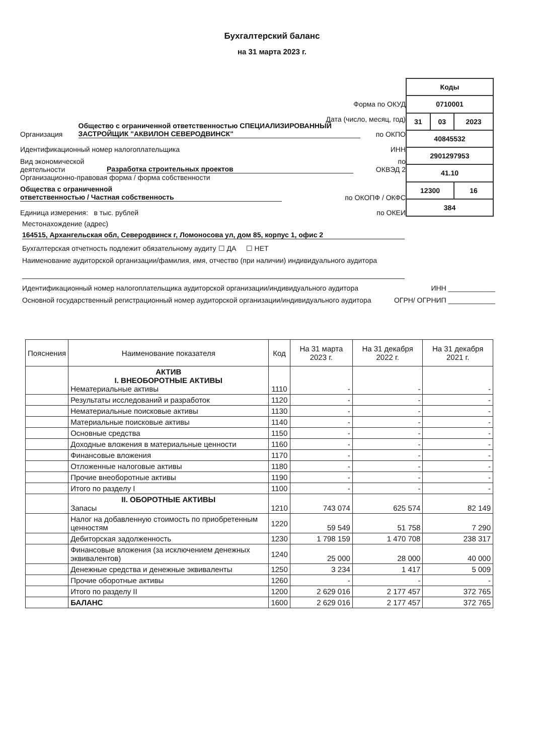Бухгалтерский баланс
на 31 марта 2023 г.
Форма по ОКУД
Дата (число, месяц, год)
Организация Общество с ограниченной ответственностью СПЕЦИАЛИЗИРОВАННЫЙ ЗАСТРОЙЩИК "АКВИЛОН СЕВЕРОДВИНСК" по ОКПО
Идентификационный номер налогоплательщика ИНН
Вид экономической
деятельности Разработка строительных проектов по
ОКВЭД 2
Организационно-правовая форма / форма собственности
Общества с ограниченной
ответственностью / Частная собственность по ОКОПФ / ОКФС
Единица измерения: в тыс. рублей по ОКЕИ
| Коды | | |
| 0710001 | | |
| 31 | 03 | 2023 |
| 40845532 | | |
| 2901297953 | | |
| 41.10 | | |
| 12300 | | 16 |
| 384 | | |
Местонахождение (адрес)
164515, Архангельская обл, Северодвинск г, Ломоносова ул, дом 85, корпус 1, офис 2
Бухгалтерская отчетность подлежит обязательному аудиту ☐ ДА ☐ НЕТ
Наименование аудиторской организации/фамилия, имя, отчество (при наличии) индивидуального аудитора
Идентификационный номер налогоплательщика аудиторской организации/индивидуального аудитора ИНН ____________
Основной государственный регистрационный номер аудиторской организации/индивидуального аудитора ОГРН/ ОГРНИП ____________
| Пояснения | Наименование показателя | Код | На 31 марта 2023 г. | На 31 декабря 2022 г. | На 31 декабря 2021 г. |
| --- | --- | --- | --- | --- | --- |
| | АКТИВ I. ВНЕОБОРОТНЫЕ АКТИВЫ Нематериальные активы | 1110 | - | - | - |
| | Результаты исследований и разработок | 1120 | - | - | - |
| | Нематериальные поисковые активы | 1130 | - | - | - |
| | Материальные поисковые активы | 1140 | - | - | - |
| | Основные средства | 1150 | - | - | - |
| | Доходные вложения в материальные ценности | 1160 | - | - | - |
| | Финансовые вложения | 1170 | - | - | - |
| | Отложенные налоговые активы | 1180 | - | - | - |
| | Прочие внеоборотные активы | 1190 | - | - | - |
| | Итого по разделу I | 1100 | - | - | - |
| | II. ОБОРОТНЫЕ АКТИВЫ Запасы | 1210 | 743 074 | 625 574 | 82 149 |
| | Налог на добавленную стоимость по приобретенным ценностям | 1220 | 59 549 | 51 758 | 7 290 |
| | Дебиторская задолженность | 1230 | 1 798 159 | 1 470 708 | 238 317 |
| | Финансовые вложения (за исключением денежных эквивалентов) | 1240 | 25 000 | 28 000 | 40 000 |
| | Денежные средства и денежные эквиваленты | 1250 | 3 234 | 1 417 | 5 009 |
| | Прочие оборотные активы | 1260 | - | - | - |
| | Итого по разделу II | 1200 | 2 629 016 | 2 177 457 | 372 765 |
| | БАЛАНС | 1600 | 2 629 016 | 2 177 457 | 372 765 |